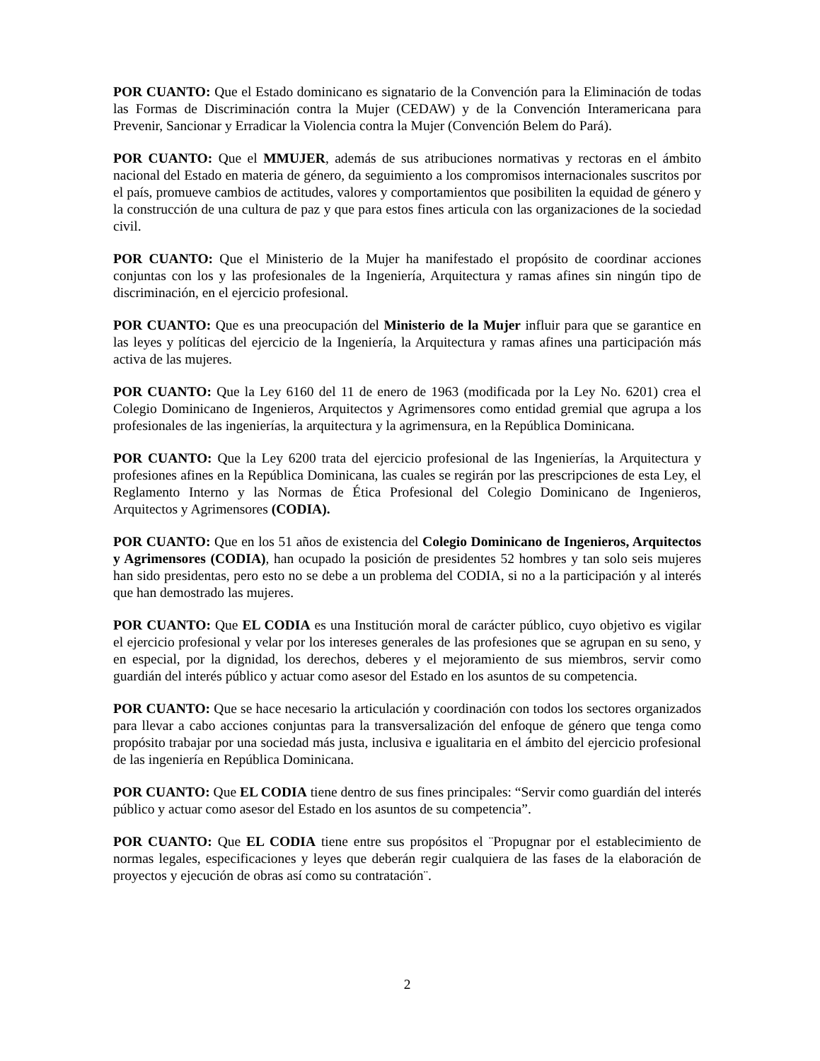POR CUANTO: Que el Estado dominicano es signatario de la Convención para la Eliminación de todas las Formas de Discriminación contra la Mujer (CEDAW) y de la Convención Interamericana para Prevenir, Sancionar y Erradicar la Violencia contra la Mujer (Convención Belem do Pará).
POR CUANTO: Que el MMUJER, además de sus atribuciones normativas y rectoras en el ámbito nacional del Estado en materia de género, da seguimiento a los compromisos internacionales suscritos por el país, promueve cambios de actitudes, valores y comportamientos que posibiliten la equidad de género y la construcción de una cultura de paz y que para estos fines articula con las organizaciones de la sociedad civil.
POR CUANTO: Que el Ministerio de la Mujer ha manifestado el propósito de coordinar acciones conjuntas con los y las profesionales de la Ingeniería, Arquitectura y ramas afines sin ningún tipo de discriminación, en el ejercicio profesional.
POR CUANTO: Que es una preocupación del Ministerio de la Mujer influir para que se garantice en las leyes y políticas del ejercicio de la Ingeniería, la Arquitectura y ramas afines una participación más activa de las mujeres.
POR CUANTO: Que la Ley 6160 del 11 de enero de 1963 (modificada por la Ley No. 6201) crea el Colegio Dominicano de Ingenieros, Arquitectos y Agrimensores como entidad gremial que agrupa a los profesionales de las ingenierías, la arquitectura y la agrimensura, en la República Dominicana.
POR CUANTO: Que la Ley 6200 trata del ejercicio profesional de las Ingenierías, la Arquitectura y profesiones afines en la República Dominicana, las cuales se regirán por las prescripciones de esta Ley, el Reglamento Interno y las Normas de Ética Profesional del Colegio Dominicano de Ingenieros, Arquitectos y Agrimensores (CODIA).
POR CUANTO: Que en los 51 años de existencia del Colegio Dominicano de Ingenieros, Arquitectos y Agrimensores (CODIA), han ocupado la posición de presidentes 52 hombres y tan solo seis mujeres han sido presidentas, pero esto no se debe a un problema del CODIA, si no a la participación y al interés que han demostrado las mujeres.
POR CUANTO: Que EL CODIA es una Institución moral de carácter público, cuyo objetivo es vigilar el ejercicio profesional y velar por los intereses generales de las profesiones que se agrupan en su seno, y en especial, por la dignidad, los derechos, deberes y el mejoramiento de sus miembros, servir como guardián del interés público y actuar como asesor del Estado en los asuntos de su competencia.
POR CUANTO: Que se hace necesario la articulación y coordinación con todos los sectores organizados para llevar a cabo acciones conjuntas para la transversalización del enfoque de género que tenga como propósito trabajar por una sociedad más justa, inclusiva e igualitaria en el ámbito del ejercicio profesional de las ingeniería en República Dominicana.
POR CUANTO: Que EL CODIA tiene dentro de sus fines principales: “Servir como guardián del interés público y actuar como asesor del Estado en los asuntos de su competencia”.
POR CUANTO: Que EL CODIA tiene entre sus propósitos el ¨Propugnar por el establecimiento de normas legales, especificaciones y leyes que deberán regir cualquiera de las fases de la elaboración de proyectos y ejecución de obras así como su contratación¨.
2